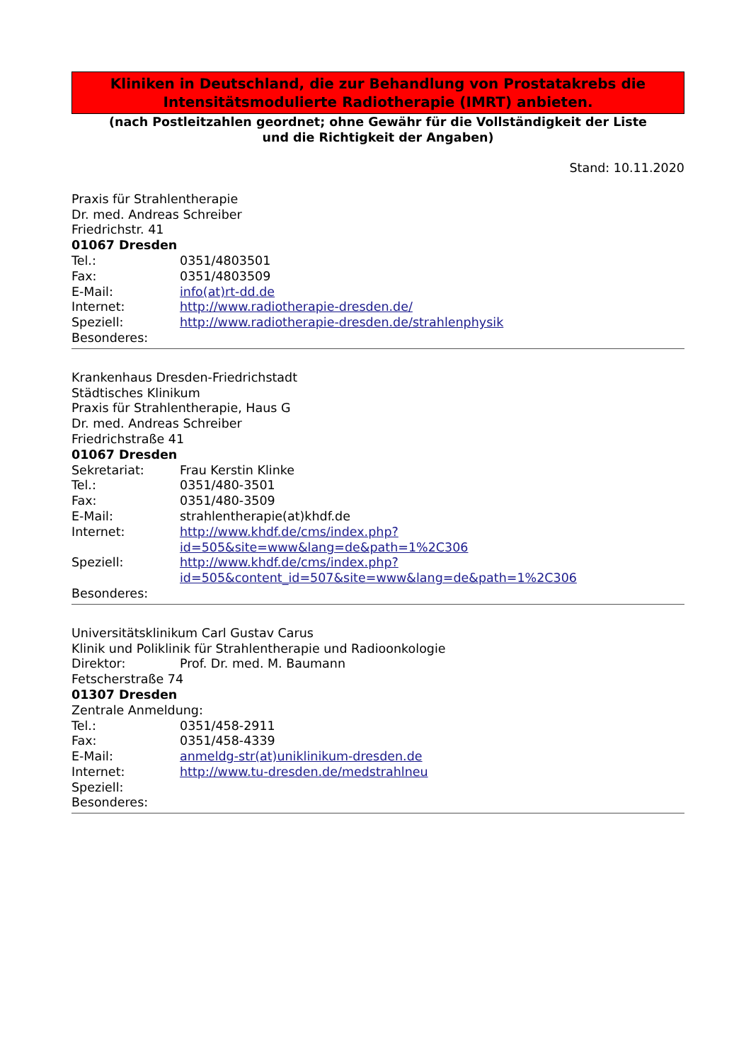Kliniken in Deutschland, die zur Behandlung von Prostatakrebs die
Intensitätsmodulierte Radiotherapie (IMRT) anbieten.
(nach Postleitzahlen geordnet; ohne Gewähr für die Vollständigkeit der Liste
und die Richtigkeit der Angaben)
Stand: 10.11.2020
Praxis für Strahlentherapie
Dr. med. Andreas Schreiber
Friedrichstr. 41
01067 Dresden
Tel.: 0351/4803501
Fax: 0351/4803509
E-Mail: info(at)rt-dd.de
Internet: http://www.radiotherapie-dresden.de/
Speziell: http://www.radiotherapie-dresden.de/strahlenphysik
Besonderes:
Krankenhaus Dresden-Friedrichstadt
Städtisches Klinikum
Praxis für Strahlentherapie, Haus G
Dr. med. Andreas Schreiber
Friedrichstraße 41
01067 Dresden
Sekretariat: Frau Kerstin Klinke
Tel.: 0351/480-3501
Fax: 0351/480-3509
E-Mail: strahlentherapie(at)khdf.de
Internet: http://www.khdf.de/cms/index.php?
id=505&site=www&lang=de&path=1%2C306
Speziell: http://www.khdf.de/cms/index.php?
id=505&content_id=507&site=www&lang=de&path=1%2C306
Besonderes:
Universitätsklinikum Carl Gustav Carus
Klinik und Poliklinik für Strahlentherapie und Radioonkologie
Direktor: Prof. Dr. med. M. Baumann
Fetscherstraße 74
01307 Dresden
Zentrale Anmeldung:
Tel.: 0351/458-2911
Fax: 0351/458-4339
E-Mail: anmeldg-str(at)uniklinikum-dresden.de
Internet: http://www.tu-dresden.de/medstrahlneu
Speziell:
Besonderes: